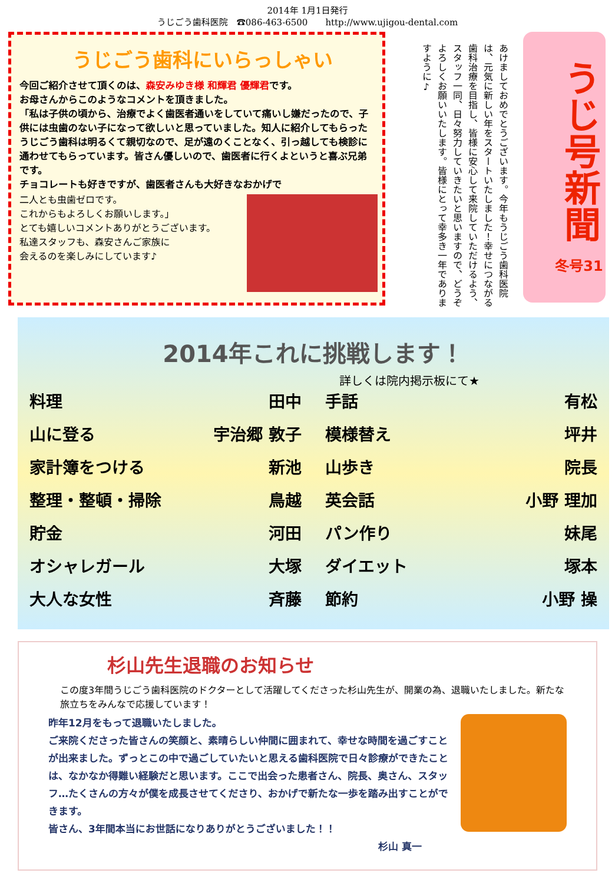2014年 1月1日発行
うじごう歯科医院　☎086-463-6500　　http://www.ujigou-dental.com
うじごう歯科にいらっしゃい
今回ご紹介させて頂くのは、森安みゆき様 和輝君 優輝君です。
お母さんからこのようなコメントを頂きました。
「私は子供の頃から、治療でよく歯医者通いをしていて痛いし嫌だったので、子供には虫歯のない子になって欲しいと思っていました。知人に紹介してもらったうじごう歯科は明るくて親切なので、足が遠のくことなく、引っ越しても検診に通わせてもらっています。皆さん優しいので、歯医者に行くよというと喜ぶ兄弟です。
チョコレートも好きですが、歯医者さんも大好きなおかげで
二人とも虫歯ゼロです。
これからもよろしくお願いします。」
とても嬉しいコメントありがとうございます。
私達スタッフも、森安さんご家族に
会えるのを楽しみにしています♪
あけましておめでとうございます。今年もうじごう歯科医院は、元気に新しい年をスタートいたしました！幸せにつながる歯科治療を目指し、皆様に安心して来院していただけるよう、スタッフ一同、日々努力していきたいと思いますので、どうぞよろしくお願いいたします。皆様にとって幸多き一年でありますように♪
うじ号新聞 冬号31
2014年これに挑戦します！
詳しくは院内掲示板にて★
料理 田中
山に登る 宇治郷 敦子
家計簿をつける 新池
整理・整頓・掃除 鳥越
貯金 河田
オシャレガール 大塚
大人な女性 斉藤
手話 有松
模様替え 坪井
山歩き 院長
英会話 小野 理加
パン作り 妹尾
ダイエット 塚本
節約 小野 操
杉山先生退職のお知らせ
この度3年間うじごう歯科医院のドクターとして活躍してくださった杉山先生が、開業の為、退職いたしました。新たな旅立ちをみんなで応援しています！
昨年12月をもって退職いたしました。
ご来院くださった皆さんの笑顔と、素晴らしい仲間に囲まれて、幸せな時間を過ごすことが出来ました。ずっとこの中で過ごしていたいと思える歯科医院で日々診療ができたことは、なかなか得難い経験だと思います。ここで出会った患者さん、院長、奥さん、スタッフ…たくさんの方々が僕を成長させてくださり、おかげで新たな一歩を踏み出すことができます。
皆さん、3年間本当にお世話になりありがとうございました！！
杉山 真一